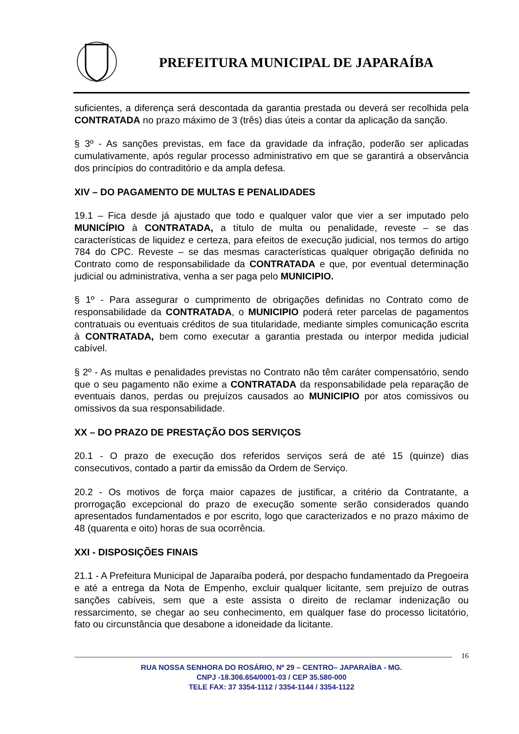PREFEITURA MUNICIPAL DE JAPARAÍBA
suficientes, a diferença será descontada da garantia prestada ou deverá ser recolhida pela CONTRATADA no prazo máximo de 3 (três) dias úteis a contar da aplicação da sanção.
§ 3º - As sanções previstas, em face da gravidade da infração, poderão ser aplicadas cumulativamente, após regular processo administrativo em que se garantirá a observância dos princípios do contraditório e da ampla defesa.
XIV – DO PAGAMENTO DE MULTAS E PENALIDADES
19.1 – Fica desde já ajustado que todo e qualquer valor que vier a ser imputado pelo MUNICÍPIO à CONTRATADA, a título de multa ou penalidade, reveste – se das características de liquidez e certeza, para efeitos de execução judicial, nos termos do artigo 784 do CPC. Reveste – se das mesmas características qualquer obrigação definida no Contrato como de responsabilidade da CONTRATADA e que, por eventual determinação judicial ou administrativa, venha a ser paga pelo MUNICIPIO.
§ 1º - Para assegurar o cumprimento de obrigações definidas no Contrato como de responsabilidade da CONTRATADA, o MUNICIPIO poderá reter parcelas de pagamentos contratuais ou eventuais créditos de sua titularidade, mediante simples comunicação escrita à CONTRATADA, bem como executar a garantia prestada ou interpor medida judicial cabível.
§ 2º - As multas e penalidades previstas no Contrato não têm caráter compensatório, sendo que o seu pagamento não exime a CONTRATADA da responsabilidade pela reparação de eventuais danos, perdas ou prejuízos causados ao MUNICIPIO por atos comissivos ou omissivos da sua responsabilidade.
XX – DO PRAZO DE PRESTAÇÃO DOS SERVIÇOS
20.1 - O prazo de execução dos referidos serviços será de até 15 (quinze) dias consecutivos, contado a partir da emissão da Ordem de Serviço.
20.2 - Os motivos de força maior capazes de justificar, a critério da Contratante, a prorrogação excepcional do prazo de execução somente serão considerados quando apresentados fundamentados e por escrito, logo que caracterizados e no prazo máximo de 48 (quarenta e oito) horas de sua ocorrência.
XXI - DISPOSIÇÕES FINAIS
21.1 - A Prefeitura Municipal de Japaraíba poderá, por despacho fundamentado da Pregoeira e até a entrega da Nota de Empenho, excluir qualquer licitante, sem prejuízo de outras sanções cabíveis, sem que a este assista o direito de reclamar indenização ou ressarcimento, se chegar ao seu conhecimento, em qualquer fase do processo licitatório, fato ou circunstância que desabone a idoneidade da licitante.
16
RUA NOSSA SENHORA DO ROSÁRIO, Nº 29 – CENTRO– JAPARAÍBA - MG.
CNPJ -18.306.654/0001-03 / CEP 35.580-000
TELE FAX: 37 3354-1112 / 3354-1144 / 3354-1122